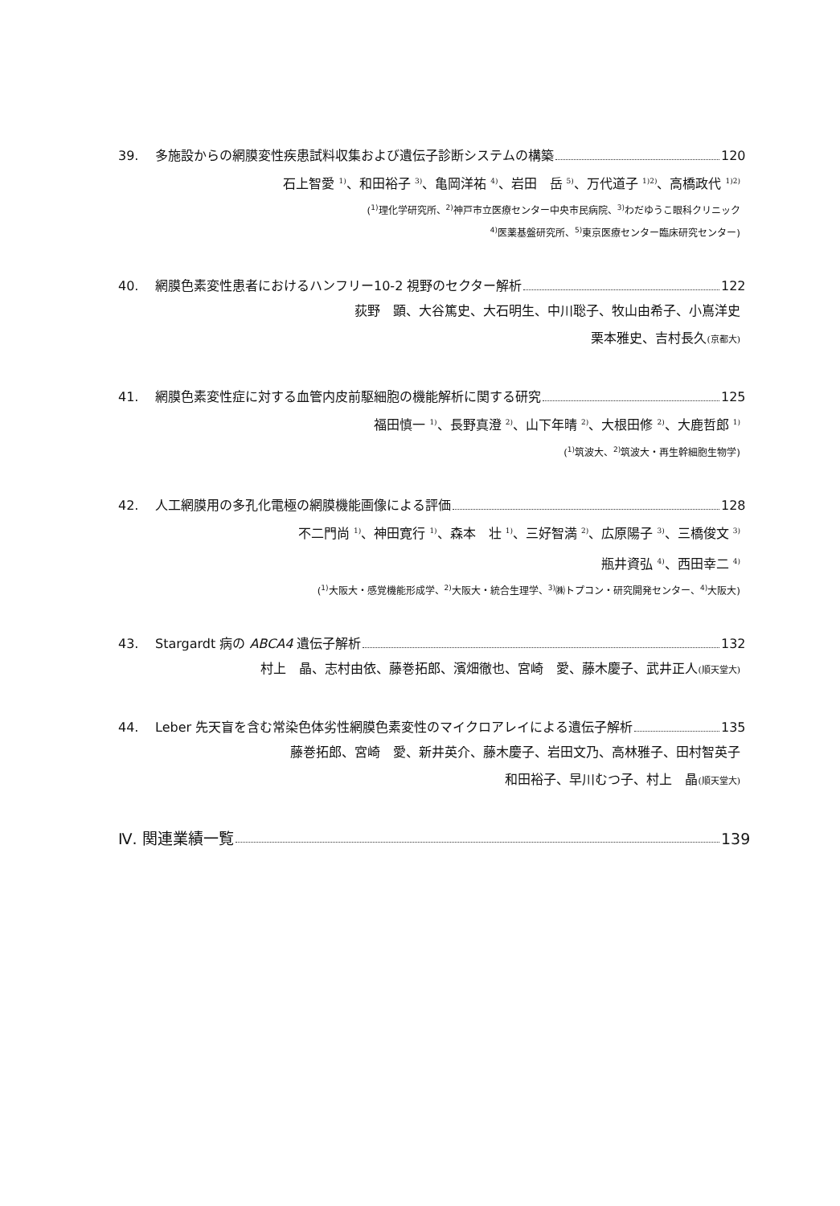39. 多施設からの網膜変性疾患試料収集および遺伝子診断システムの構築 120
石上智愛 <sup>1)</sup>、和田裕子 <sup>3)</sup>、亀岡洋祐 <sup>4)</sup>、岩田　岳 <sup>5)</sup>、万代道子 <sup>1)2)</sup>、高橋政代 <sup>1)2)</sup>
(<sup>1)</sup>理化学研究所、<sup>2)</sup>神戸市立医療センター中央市民病院、<sup>3)</sup>わだゆうこ眼科クリニック
<sup>4)</sup> 医薬基盤研究所、<sup>5)</sup>東京医療センター臨床研究センター)
40. 網膜色素変性患者におけるハンフリー10-2 視野のセクター解析 122
荻野　顕、大谷篤史、大石明生、中川聡子、牧山由希子、小嶌洋史
栗本雅史、吉村長久(京都大)
41. 網膜色素変性症に対する血管内皮前駆細胞の機能解析に関する研究 125
福田慎一 <sup>1)</sup>、長野真澄 <sup>2)</sup>、山下年晴 <sup>2)</sup>、大根田修 <sup>2)</sup>、大鹿哲郎 <sup>1)</sup>
(<sup>1)</sup>筑波大、<sup>2)</sup>筑波大・再生幹細胞生物学)
42. 人工網膜用の多孔化電極の網膜機能画像による評価 128
不二門尚 <sup>1)</sup>、神田寛行 <sup>1)</sup>、森本　壮 <sup>1)</sup>、三好智満 <sup>2)</sup>、広原陽子 <sup>3)</sup>、三橋俊文 <sup>3)</sup>
瓶井資弘 <sup>4)</sup>、西田幸二 <sup>4)</sup>
(<sup>1)</sup>大阪大・感覚機能形成学、<sup>2)</sup>大阪大・統合生理学、<sup>3)</sup>㈱トプコン・研究開発センター、<sup>4)</sup>大阪大)
43. Stargardt 病の ABCA4 遺伝子解析 132
村上　晶、志村由依、藤巻拓郎、濱畑徹也、宮崎　愛、藤木慶子、武井正人(順天堂大)
44. Leber 先天盲を含む常染色体劣性網膜色素変性のマイクロアレイによる遺伝子解析 135
藤巻拓郎、宮崎　愛、新井英介、藤木慶子、岩田文乃、高林雅子、田村智英子
和田裕子、早川むつ子、村上　晶(順天堂大)
Ⅳ. 関連業績一覧 139